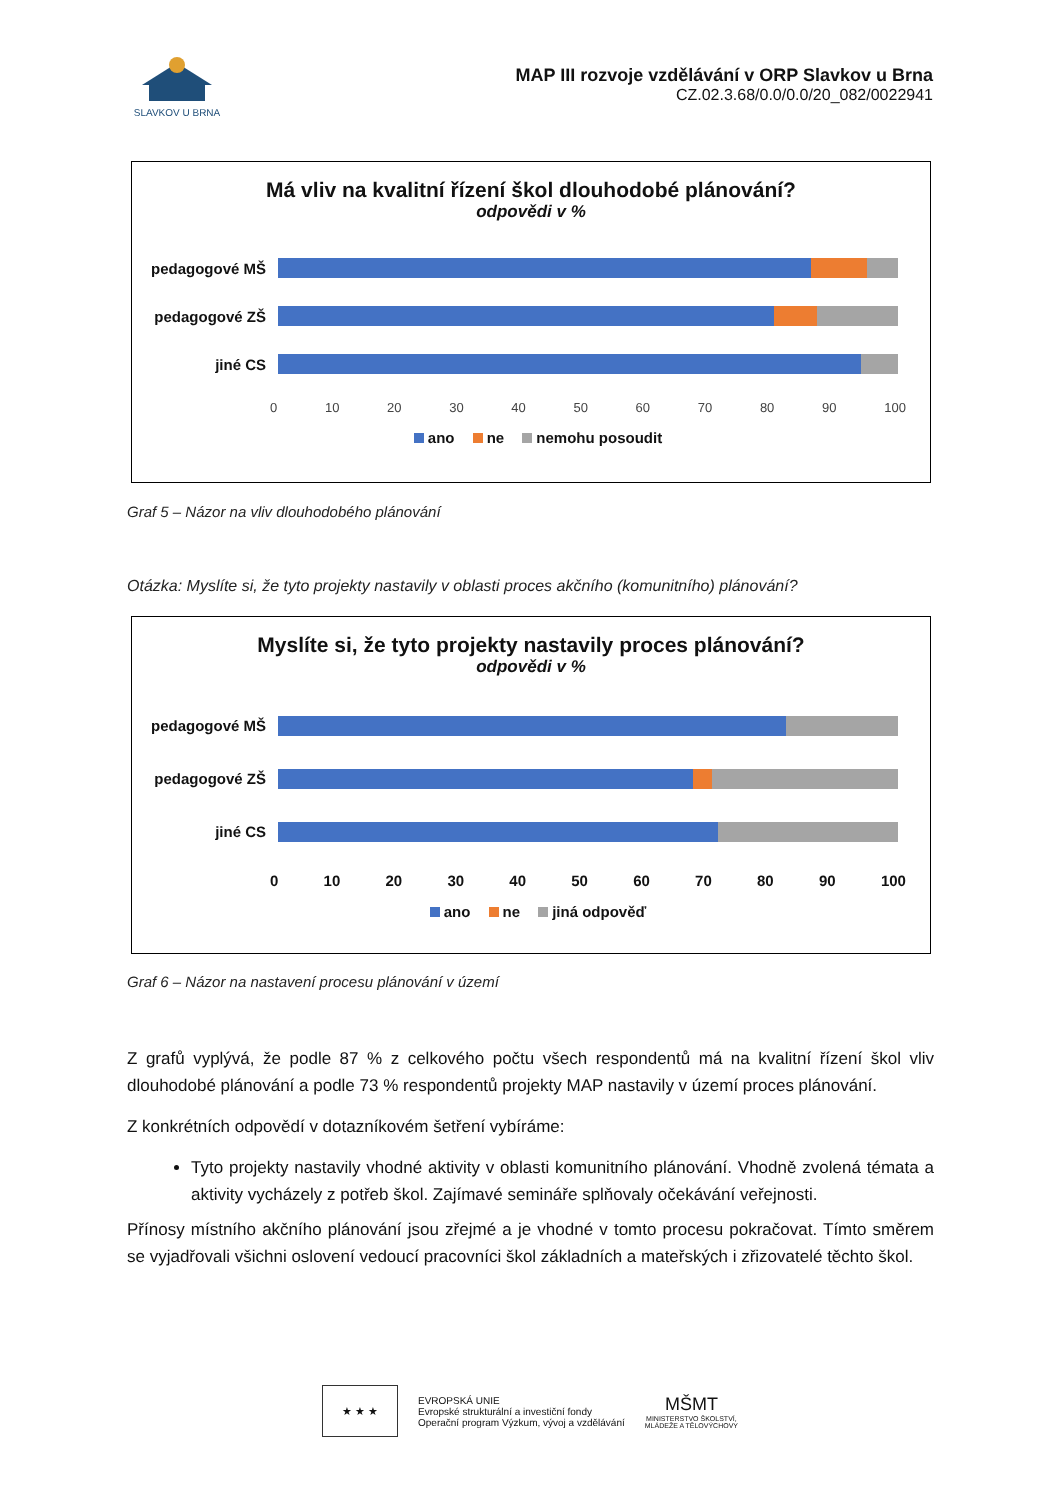SLAVKOV U BRNA
MAP III rozvoje vzdělávání v ORP Slavkov u Brna
CZ.02.3.68/0.0/0.0/20_082/0022941
Má vliv na kvalitní řízení škol dlouhodobé plánování?
odpovědi v %
pedagogové MŠ
pedagogové ZŠ
jiné CS
0 10 20 30 40 50 60 70 80 90 100
ano ne nemohu posoudit
Graf 5 – Názor na vliv dlouhodobého plánování
Otázka: Myslíte si, že tyto projekty nastavily v oblasti proces akčního (komunitního) plánování?
Myslíte si, že tyto projekty nastavily proces plánování?
odpovědi v %
pedagogové MŠ
pedagogové ZŠ
jiné CS
0 10 20 30 40 50 60 70 80 90 100
ano ne jiná odpověď
Graf 6 – Názor na nastavení procesu plánování v území
Z grafů vyplývá, že podle 87 % z celkového počtu všech respondentů má na kvalitní řízení škol vliv dlouhodobé plánování a podle 73 % respondentů projekty MAP nastavily v území proces plánování.
Z konkrétních odpovědí v dotazníkovém šetření vybíráme:
Tyto projekty nastavily vhodné aktivity v oblasti komunitního plánování. Vhodně zvolená témata a aktivity vycházely z potřeb škol. Zajímavé semináře splňovaly očekávání veřejnosti.
Přínosy místního akčního plánování jsou zřejmé a je vhodné v tomto procesu pokračovat. Tímto směrem se vyjadřovali všichni oslovení vedoucí pracovníci škol základních a mateřských i zřizovatelé těchto škol.
★ ★ ★
EVROPSKÁ UNIE
Evropské strukturální a investiční fondy
Operační program Výzkum, vývoj a vzdělávání
MŠMT
MINISTERSTVO ŠKOLSTVÍ,
MLÁDEŽE A TĚLOVÝCHOVY